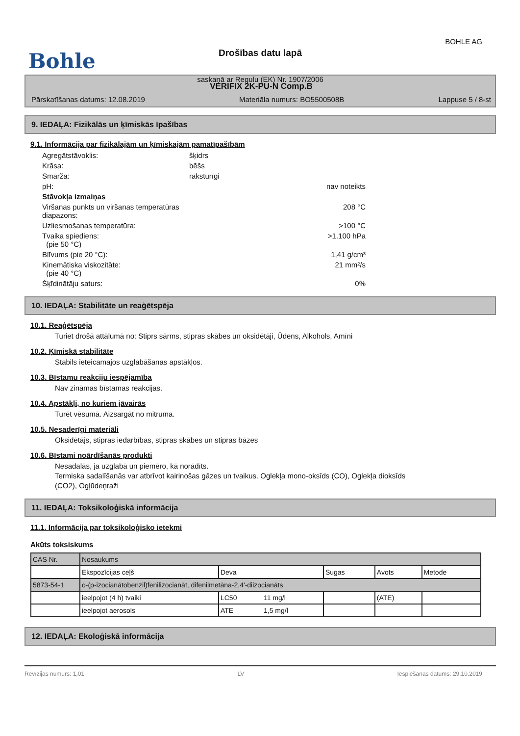BOHLE AG
Bohle
Drošības datu lapā
saskaņā ar Regulu (EK) Nr. 1907/2006
VERIFIX 2K-PU-N Comp.B
Pārskatīšanas datums: 12.08.2019 Materiāla numurs: BO5500508B Lappuse 5 / 8-st
9. IEDAĻA: Fizikālās un ķīmiskās īpašības
9.1. Informācija par fizikālajām un ķīmiskajām pamatīpašībām
| Agregātstāvoklis: | šķidrs | |
| Krāsa: | bēšs | |
| Smarža: | raksturīgi | |
| pH: | | nav noteikts |
| Stāvokļa izmaiņas | | |
| Viršanas punkts un viršanas temperatūras diapazons: | | 208 °C |
| Uzliesmošanas temperatūra: | | >100 °C |
| Tvaika spiediens: (pie 50 °C) | | >1.100 hPa |
| Blīvums (pie 20 °C): | | 1,41 g/cm³ |
| Kinemātiska viskozitāte: (pie 40 °C) | | 21 mm²/s |
| Šķīdinātāju saturs: | | 0% |
10. IEDAĻA: Stabilitāte un reaģētspēja
10.1. Reaģētspēja
Turiet drošā attālumā no: Stiprs sārms, stipras skābes un oksidētāji, Ūdens, Alkohols, Amīni
10.2. Ķīmiskā stabilitāte
Stabils ieteicamajos uzglabāšanas apstākļos.
10.3. Bīstamu reakciju iespējamība
Nav zināmas bīstamas reakcijas.
10.4. Apstākļi, no kuriem jāvairās
Turēt vēsumā. Aizsargāt no mitruma.
10.5. Nesaderīgi materiāli
Oksidētājs, stipras iedarbības, stipras skābes un stipras bāzes
10.6. Bīstami noārdīšanās produkti
Nesadalās, ja uzglabā un piemēro, kā norādīts.
Termiska sadalīšanās var atbrīvot kairinošas gāzes un tvaikus. Oglekļa mono-oksīds (CO), Oglekļa dioksīds
(CO2), Ogļūdeņraži
11. IEDAĻA: Toksikoloģiskā informācija
11.1. Informācija par toksikoloģisko ietekmi
Akūts toksiskums
| CAS Nr. | Nosaukums | | | | | |
| | Ekspozīcijas ceļš | Deva | | Sugas | Avots | Metode |
| 5873-54-1 | o-(p-izocianātobenzil)fenilizocianāt, difenilmetāna-2,4'-diizocianāts | | | | | |
| | ieelpojot (4 h) tvaiki | LC50 | 11 mg/l | | (ATE) | |
| | ieelpojot aerosols | ATE | 1,5 mg/l | | | |
12. IEDAĻA: Ekoloģiskā informācija
Revīzijas numurs: 1,01 LV Iespiešanas datums: 29.10.2019